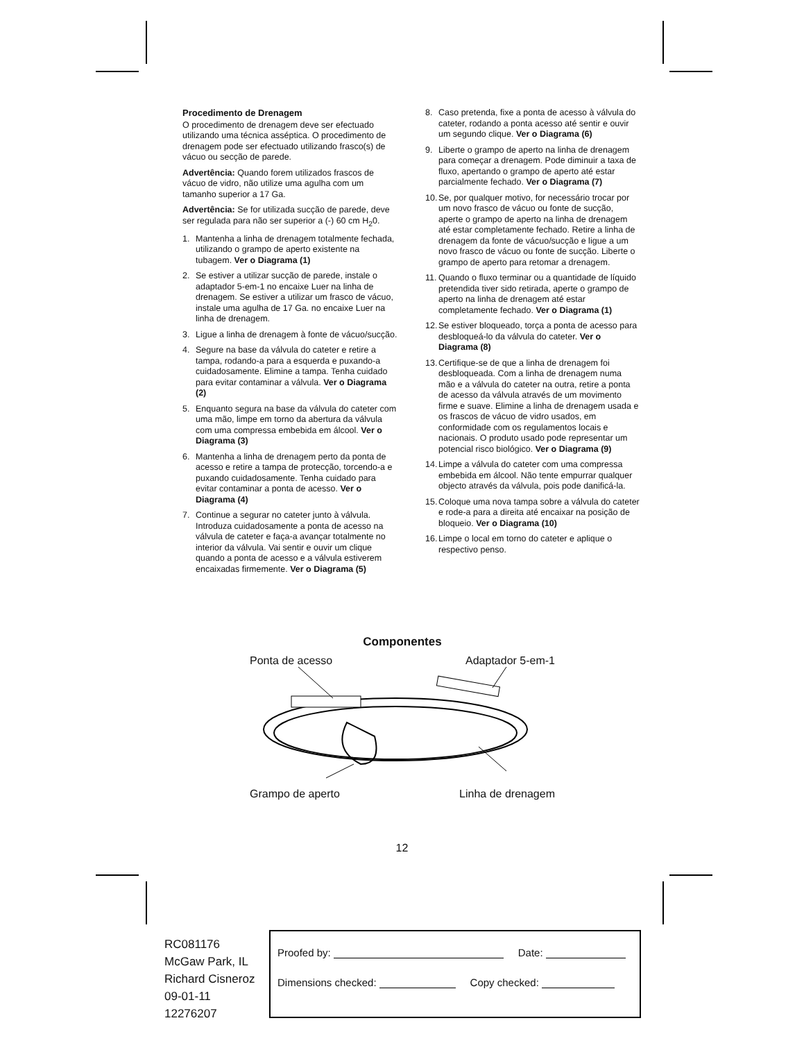Procedimento de Drenagem
O procedimento de drenagem deve ser efectuado utilizando uma técnica asséptica. O procedimento de drenagem pode ser efectuado utilizando frasco(s) de vácuo ou secção de parede.
Advertência: Quando forem utilizados frascos de vácuo de vidro, não utilize uma agulha com um tamanho superior a 17 Ga.
Advertência: Se for utilizada sucção de parede, deve ser regulada para não ser superior a (-) 60 cm H<sub>2</sub>0.
1. Mantenha a linha de drenagem totalmente fechada, utilizando o grampo de aperto existente na tubagem. Ver o Diagrama (1)
2. Se estiver a utilizar sucção de parede, instale o adaptador 5-em-1 no encaixe Luer na linha de drenagem. Se estiver a utilizar um frasco de vácuo, instale uma agulha de 17 Ga. no encaixe Luer na linha de drenagem.
3. Ligue a linha de drenagem à fonte de vácuo/sucção.
4. Segure na base da válvula do cateter e retire a tampa, rodando-a para a esquerda e puxando-a cuidadosamente. Elimine a tampa. Tenha cuidado para evitar contaminar a válvula. Ver o Diagrama (2)
5. Enquanto segura na base da válvula do cateter com uma mão, limpe em torno da abertura da válvula com uma compressa embebida em álcool. Ver o Diagrama (3)
6. Mantenha a linha de drenagem perto da ponta de acesso e retire a tampa de protecção, torcendo-a e puxando cuidadosamente. Tenha cuidado para evitar contaminar a ponta de acesso. Ver o Diagrama (4)
7. Continue a segurar no cateter junto à válvula. Introduza cuidadosamente a ponta de acesso na válvula de cateter e faça-a avançar totalmente no interior da válvula. Vai sentir e ouvir um clique quando a ponta de acesso e a válvula estiverem encaixadas firmemente. Ver o Diagrama (5)
8. Caso pretenda, fixe a ponta de acesso à válvula do cateter, rodando a ponta acesso até sentir e ouvir um segundo clique. Ver o Diagrama (6)
9. Liberte o grampo de aperto na linha de drenagem para começar a drenagem. Pode diminuir a taxa de fluxo, apertando o grampo de aperto até estar parcialmente fechado. Ver o Diagrama (7)
10. Se, por qualquer motivo, for necessário trocar por um novo frasco de vácuo ou fonte de sucção, aperte o grampo de aperto na linha de drenagem até estar completamente fechado. Retire a linha de drenagem da fonte de vácuo/sucção e ligue a um novo frasco de vácuo ou fonte de sucção. Liberte o grampo de aperto para retomar a drenagem.
11. Quando o fluxo terminar ou a quantidade de líquido pretendida tiver sido retirada, aperte o grampo de aperto na linha de drenagem até estar completamente fechado. Ver o Diagrama (1)
12. Se estiver bloqueado, torça a ponta de acesso para desbloqueá-lo da válvula do cateter. Ver o Diagrama (8)
13. Certifique-se de que a linha de drenagem foi desbloqueada. Com a linha de drenagem numa mão e a válvula do cateter na outra, retire a ponta de acesso da válvula através de um movimento firme e suave. Elimine a linha de drenagem usada e os frascos de vácuo de vidro usados, em conformidade com os regulamentos locais e nacionais. O produto usado pode representar um potencial risco biológico. Ver o Diagrama (9)
14. Limpe a válvula do cateter com uma compressa embebida em álcool. Não tente empurrar qualquer objecto através da válvula, pois pode danificá-la.
15. Coloque uma nova tampa sobre a válvula do cateter e rode-a para a direita até encaixar na posição de bloqueio. Ver o Diagrama (10)
16. Limpe o local em torno do cateter e aplique o respectivo penso.
Componentes
Ponta de acesso Adaptador 5-em-1
Grampo de aperto Linha de drenagem
12
RC081176
McGaw Park, IL
Richard Cisneroz
09-01-11
12276207
Proofed by: Date:
Dimensions checked: Copy checked: